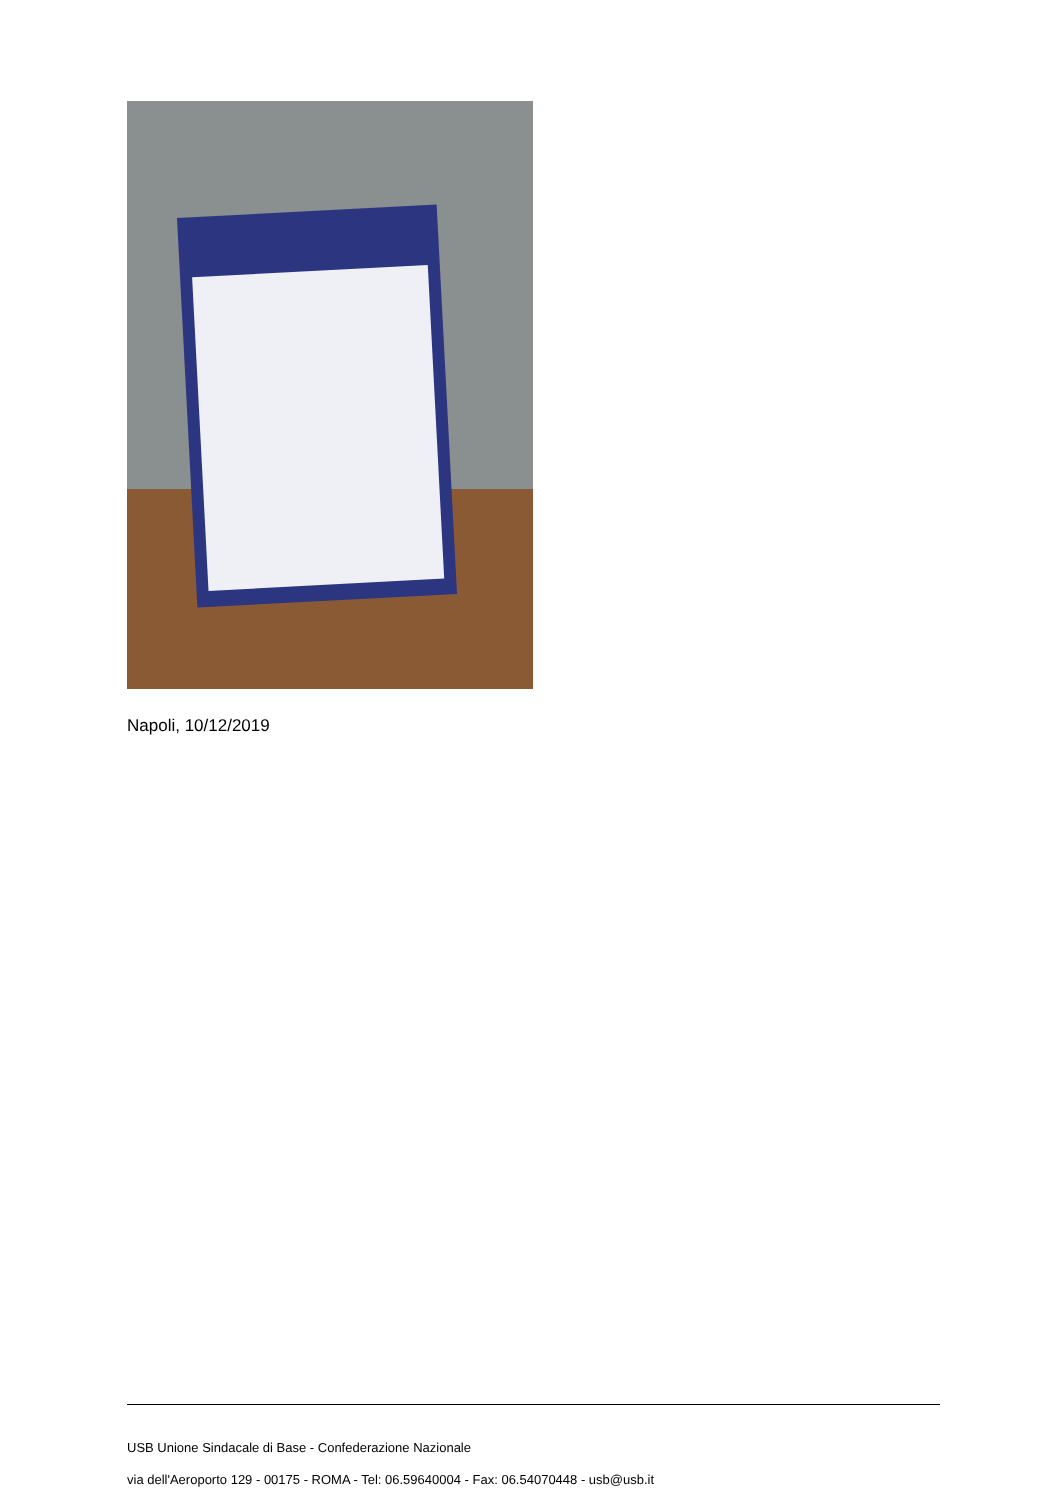Napoli, 10/12/2019
USB Unione Sindacale di Base - Confederazione Nazionale
via dell'Aeroporto 129 - 00175 - ROMA - Tel: 06.59640004 - Fax: 06.54070448 - usb@usb.it